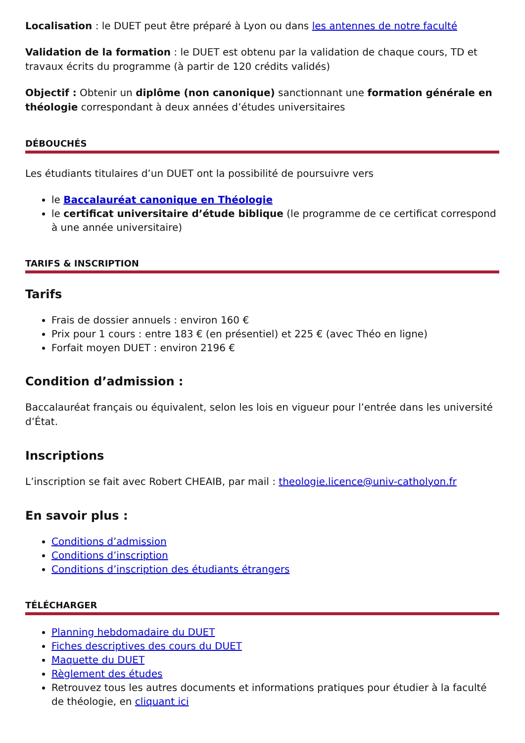Localisation : le DUET peut être préparé à Lyon ou dans les antennes de notre faculté
Validation de la formation : le DUET est obtenu par la validation de chaque cours, TD et travaux écrits du programme (à partir de 120 crédits validés)
Objectif : Obtenir un diplôme (non canonique) sanctionnant une formation générale en théologie correspondant à deux années d’études universitaires
DÉBOUCHÉS
Les étudiants titulaires d’un DUET ont la possibilité de poursuivre vers
le Baccalauréat canonique en Théologie
le certificat universitaire d’étude biblique (le programme de ce certificat correspond à une année universitaire)
TARIFS & INSCRIPTION
Tarifs
Frais de dossier annuels : environ 160 €
Prix pour 1 cours : entre 183 € (en présentiel) et 225 € (avec Théo en ligne)
Forfait moyen DUET : environ 2196 €
Condition d’admission :
Baccalauréat français ou équivalent, selon les lois en vigueur pour l’entrée dans les université d’État.
Inscriptions
L’inscription se fait avec Robert CHEAIB, par mail : theologie.licence@univ-catholyon.fr
En savoir plus :
Conditions d’admission
Conditions d’inscription
Conditions d’inscription des étudiants étrangers
TÉLÉCHARGER
Planning hebdomadaire du DUET
Fiches descriptives des cours du DUET
Maquette du DUET
Règlement des études
Retrouvez tous les autres documents et informations pratiques pour étudier à la faculté de théologie, en cliquant ici